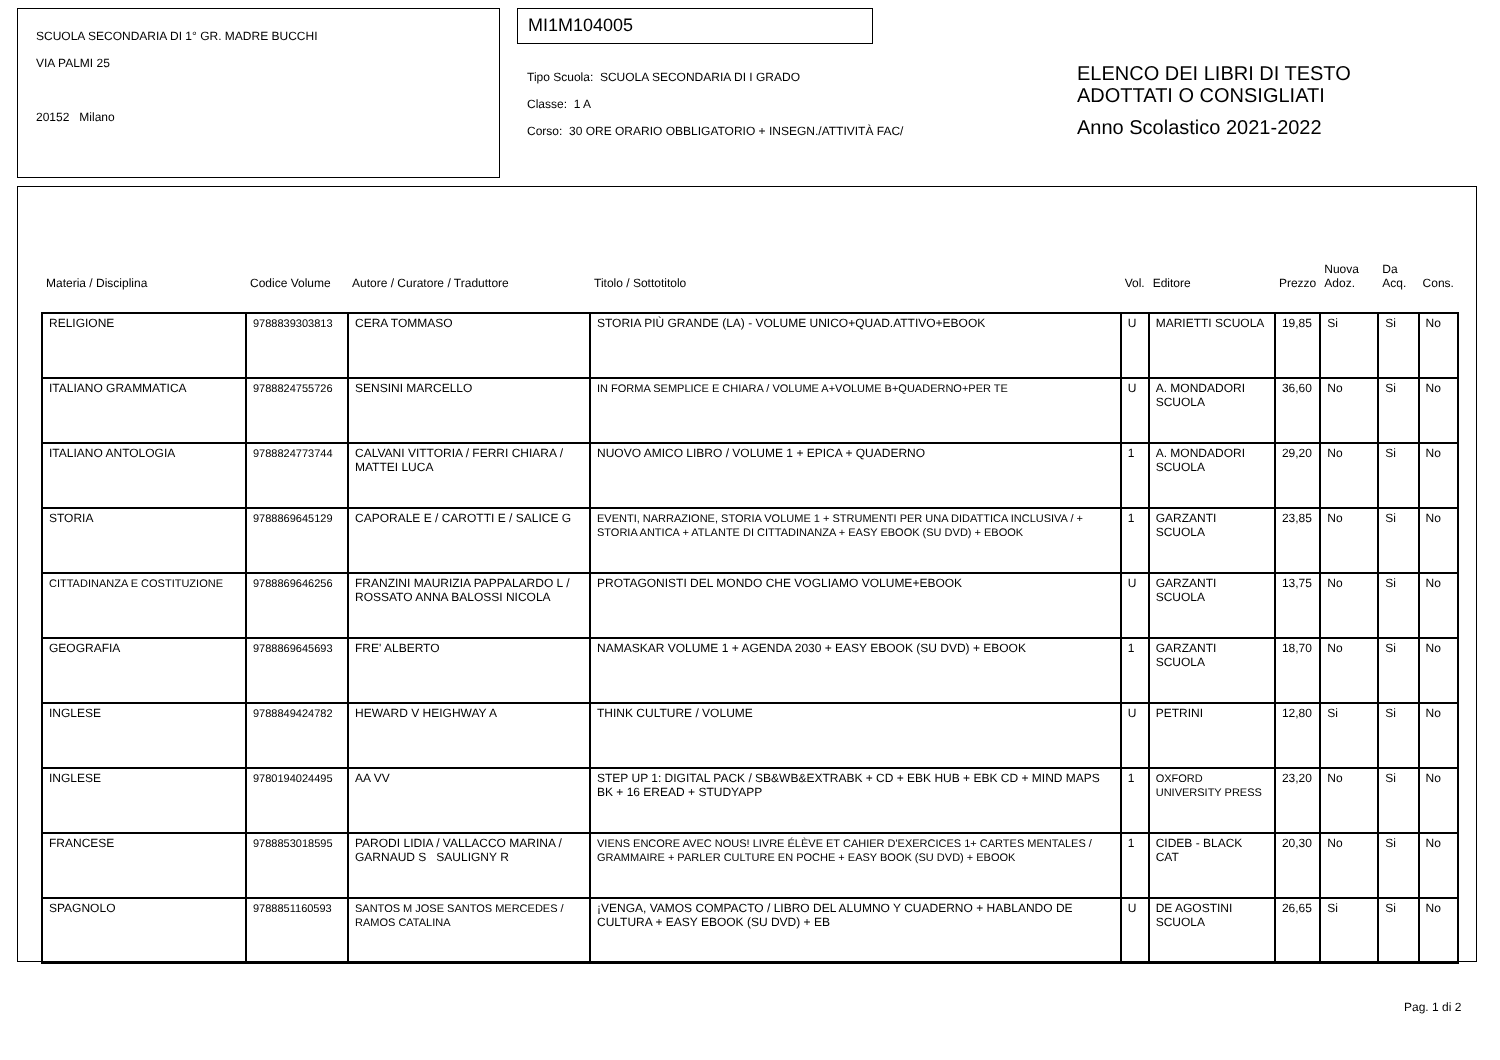SCUOLA SECONDARIA DI 1° GR. MADRE BUCCHI
VIA PALMI 25
20152 Milano
MI1M104005
Tipo Scuola: SCUOLA SECONDARIA DI I GRADO
Classe: 1 A
Corso: 30 ORE ORARIO OBBLIGATORIO + INSEGN./ATTIVITÀ FAC/
ELENCO DEI LIBRI DI TESTO
ADOTTATI O CONSIGLIATI
Anno Scolastico 2021-2022
| Materia / Disciplina | Codice Volume | Autore / Curatore / Traduttore | Titolo / Sottotitolo | Vol. | Editore | Prezzo | Nuova Adoz. | Da Acq. | Cons. |
| --- | --- | --- | --- | --- | --- | --- | --- | --- | --- |
| RELIGIONE | 9788839303813 | CERA TOMMASO | STORIA PIÙ GRANDE (LA) - VOLUME UNICO+QUAD.ATTIVO+EBOOK | U | MARIETTI SCUOLA | 19,85 | Si | Si | No |
| ITALIANO GRAMMATICA | 9788824755726 | SENSINI MARCELLO | IN FORMA SEMPLICE E CHIARA / VOLUME A+VOLUME B+QUADERNO+PER TE | U | A. MONDADORI SCUOLA | 36,60 | No | Si | No |
| ITALIANO ANTOLOGIA | 9788824773744 | CALVANI VITTORIA / FERRI CHIARA / MATTEI LUCA | NUOVO AMICO LIBRO / VOLUME 1 + EPICA + QUADERNO | 1 | A. MONDADORI SCUOLA | 29,20 | No | Si | No |
| STORIA | 9788869645129 | CAPORALE E / CAROTTI E / SALICE G | EVENTI, NARRAZIONE, STORIA VOLUME 1 + STRUMENTI PER UNA DIDATTICA INCLUSIVA / + STORIA ANTICA + ATLANTE DI CITTADINANZA + EASY EBOOK (SU DVD) + EBOOK | 1 | GARZANTI SCUOLA | 23,85 | No | Si | No |
| CITTADINANZA E COSTITUZIONE | 9788869646256 | FRANZINI MAURIZIA PAPPALARDO L / ROSSATO ANNA BALOSSI NICOLA | PROTAGONISTI DEL MONDO CHE VOGLIAMO VOLUME+EBOOK | U | GARZANTI SCUOLA | 13,75 | No | Si | No |
| GEOGRAFIA | 9788869645693 | FRE' ALBERTO | NAMASKAR VOLUME 1 + AGENDA 2030 + EASY EBOOK (SU DVD) + EBOOK | 1 | GARZANTI SCUOLA | 18,70 | No | Si | No |
| INGLESE | 9788849424782 | HEWARD V HEIGHWAY A | THINK CULTURE / VOLUME | U | PETRINI | 12,80 | Si | Si | No |
| INGLESE | 9780194024495 | AA VV | STEP UP 1: DIGITAL PACK / SB&WB&EXTRABK + CD + EBK HUB + EBK CD + MIND MAPS BK + 16 EREAD + STUDYAPP | 1 | OXFORD UNIVERSITY PRESS | 23,20 | No | Si | No |
| FRANCESE | 9788853018595 | PARODI LIDIA / VALLACCO MARINA / GARNAUD S SAULIGNY R | VIENS ENCORE AVEC NOUS! LIVRE ÉLÈVE ET CAHIER D'EXERCICES 1+ CARTES MENTALES / GRAMMAIRE + PARLER CULTURE EN POCHE + EASY BOOK (SU DVD) + EBOOK | 1 | CIDEB - BLACK CAT | 20,30 | No | Si | No |
| SPAGNOLO | 9788851160593 | SANTOS M JOSE SANTOS MERCEDES / RAMOS CATALINA | ¡VENGA, VAMOS COMPACTO / LIBRO DEL ALUMNO Y CUADERNO + HABLANDO DE CULTURA + EASY EBOOK (SU DVD) + EB | U | DE AGOSTINI SCUOLA | 26,65 | Si | Si | No |
Pag. 1 di 2